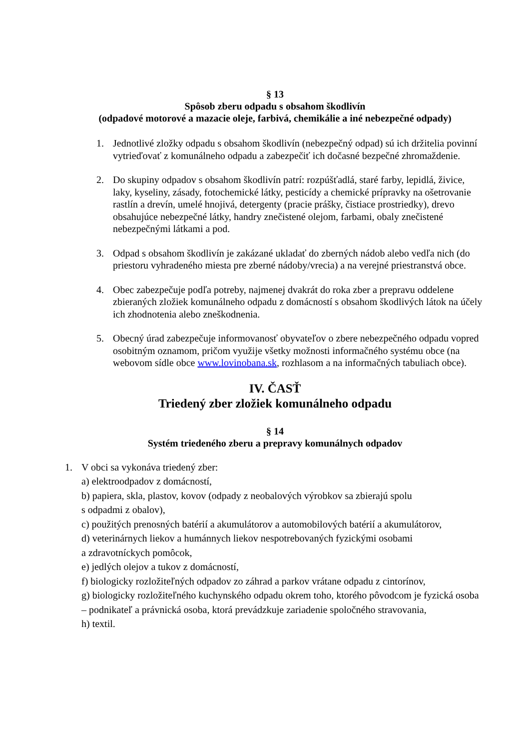§ 13
Spôsob zberu odpadu s obsahom škodlivín
(odpadové motorové a mazacie oleje, farbivá, chemikálie a iné nebezpečné odpady)
1. Jednotlivé zložky odpadu s obsahom škodlivín (nebezpečný odpad) sú ich držitelia povinní vytrieďovať z komunálneho odpadu a zabezpečiť ich dočasné bezpečné zhromaždenie.
2. Do skupiny odpadov s obsahom škodlivín patrí: rozpúšťadlá, staré farby, lepidlá, živice, laky, kyseliny, zásady, fotochemické látky, pesticídy a chemické prípravky na ošetrovanie rastlín a drevín, umelé hnojivá, detergenty (pracie prášky, čistiace prostriedky), drevo obsahujúce nebezpečné látky, handry znečistené olejom, farbami, obaly znečistené nebezpečnými látkami a pod.
3. Odpad s obsahom škodlivín je zakázané ukladať do zberných nádob alebo vedľa nich (do priestoru vyhradeného miesta pre zberné nádoby/vrecia) a na verejné priestranstvá obce.
4. Obec zabezpečuje podľa potreby, najmenej dvakrát do roka zber a prepravu oddelene zbieraných zložiek komunálneho odpadu z domácností s obsahom škodlivých látok na účely ich zhodnotenia alebo zneškodnenia.
5. Obecný úrad zabezpečuje informovanosť obyvateľov o zbere nebezpečného odpadu vopred osobitným oznamom, pričom využije všetky možnosti informačného systému obce (na webovom sídle obce www.lovinobana.sk, rozhlasom a na informačných tabuliach obce).
IV. ČASŤ
Triedený zber zložiek komunálneho odpadu
§ 14
Systém triedeného zberu a prepravy komunálnych odpadov
1. V obci sa vykonáva triedený zber:
a) elektroodpadov z domácností,
b) papiera, skla, plastov, kovov (odpady z neobalových výrobkov sa zbierajú spolu
s odpadmi z obalov),
c) použitých prenosných batérií a akumulátorov a automobilových batérií a akumulátorov,
d) veterinárnych liekov a humánnych liekov nespotrebovaných fyzickými osobami
a zdravotníckych pomôcok,
e) jedlých olejov a tukov z domácností,
f) biologicky rozložiteľných odpadov zo záhrad a parkov vrátane odpadu z cintorínov,
g) biologicky rozložiteľného kuchynského odpadu okrem toho, ktorého pôvodcom je fyzická osoba – podnikateľ a právnická osoba, ktorá prevádzkuje zariadenie spoločného stravovania,
h) textil.